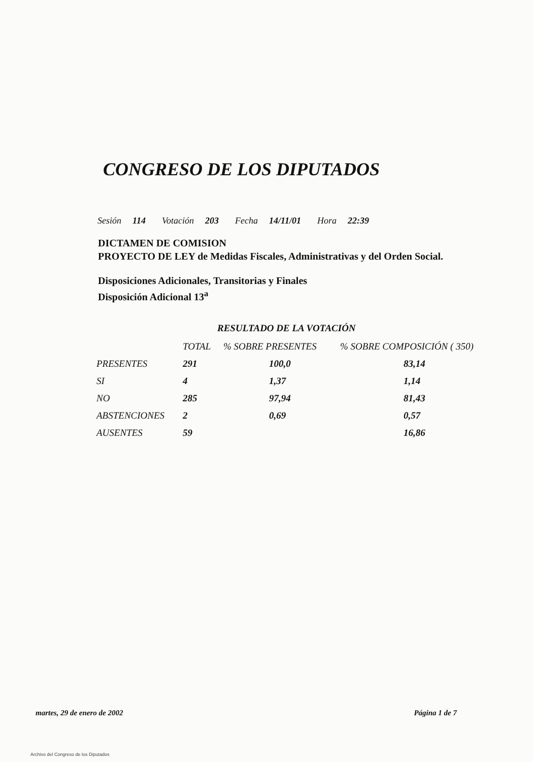CONGRESO DE LOS DIPUTADOS
Sesión 114 Votación 203 Fecha 14/11/01 Hora 22:39
DICTAMEN DE COMISION
PROYECTO DE LEY de Medidas Fiscales, Administrativas y del Orden Social.
Disposiciones Adicionales, Transitorias y Finales
Disposición Adicional 13<sup>a</sup>
RESULTADO DE LA VOTACIÓN
| | TOTAL | % SOBRE PRESENTES | % SOBRE COMPOSICIÓN ( 350) |
| --- | --- | --- | --- |
| PRESENTES | 291 | 100,0 | 83,14 |
| SI | 4 | 1,37 | 1,14 |
| NO | 285 | 97,94 | 81,43 |
| ABSTENCIONES | 2 | 0,69 | 0,57 |
| AUSENTES | 59 | | 16,86 |
martes, 29 de enero de 2002 Página 1 de 7
Archivo del Congreso de los Diputados